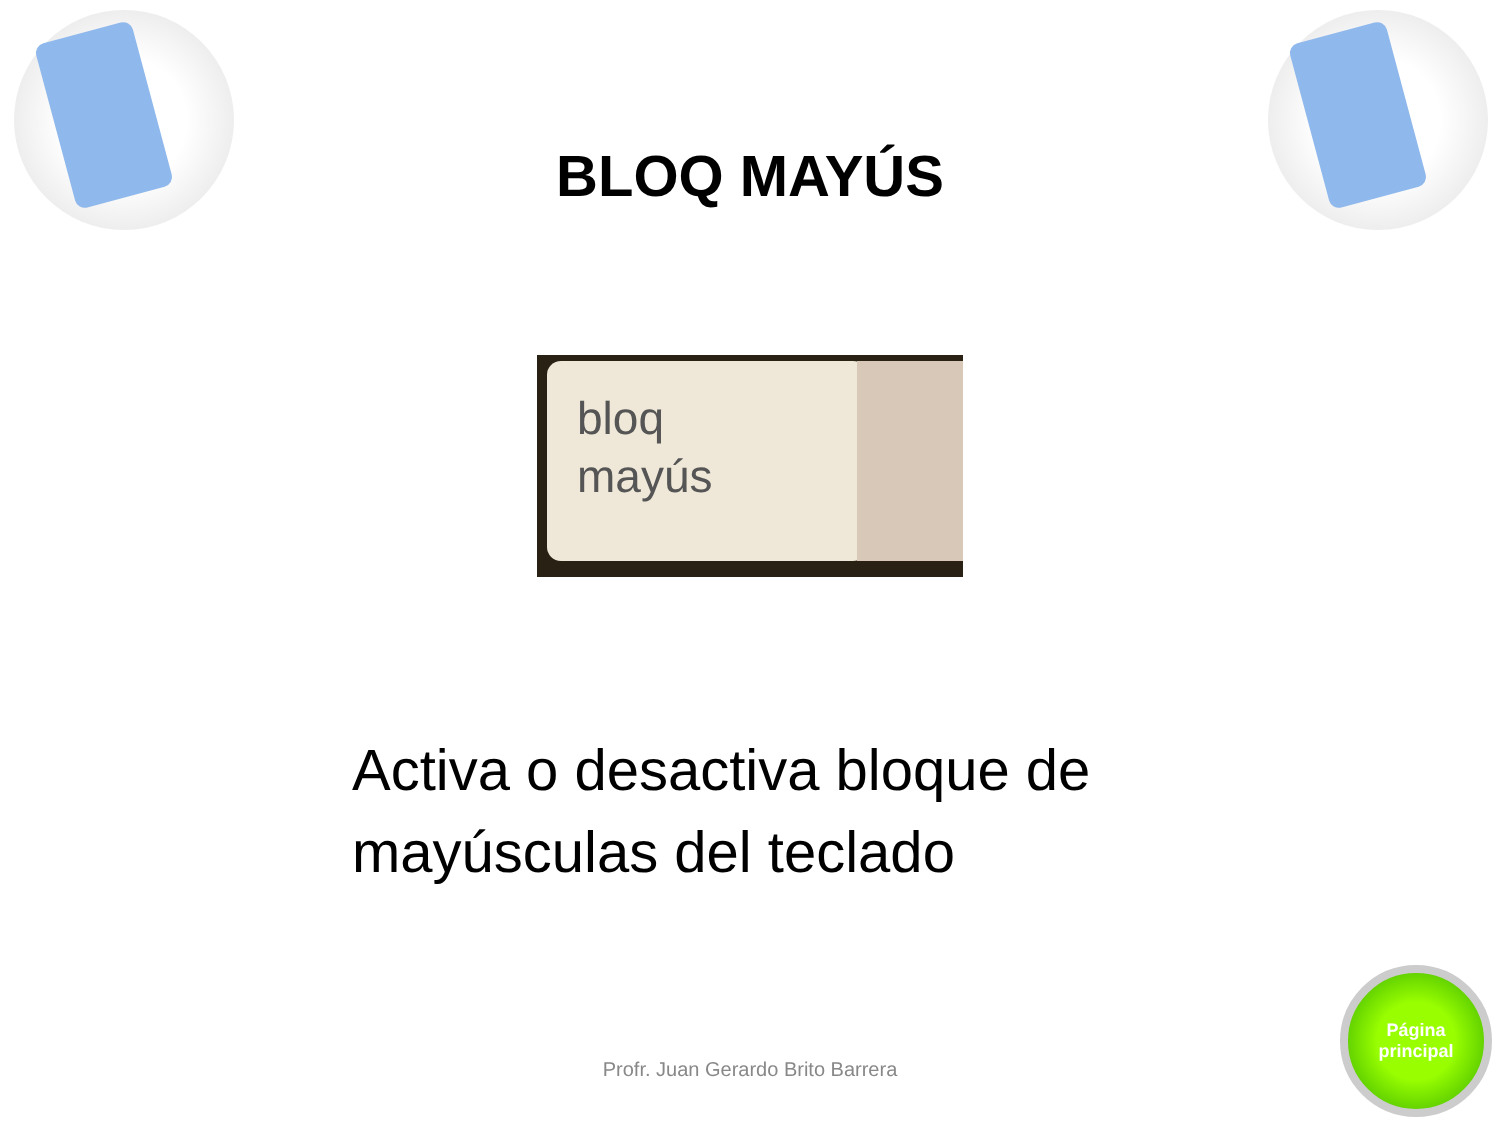BLOQ MAYÚS
bloq
mayús
Activa o desactiva bloque de mayúsculas del teclado
Profr. Juan Gerardo Brito Barrera
Página
principal